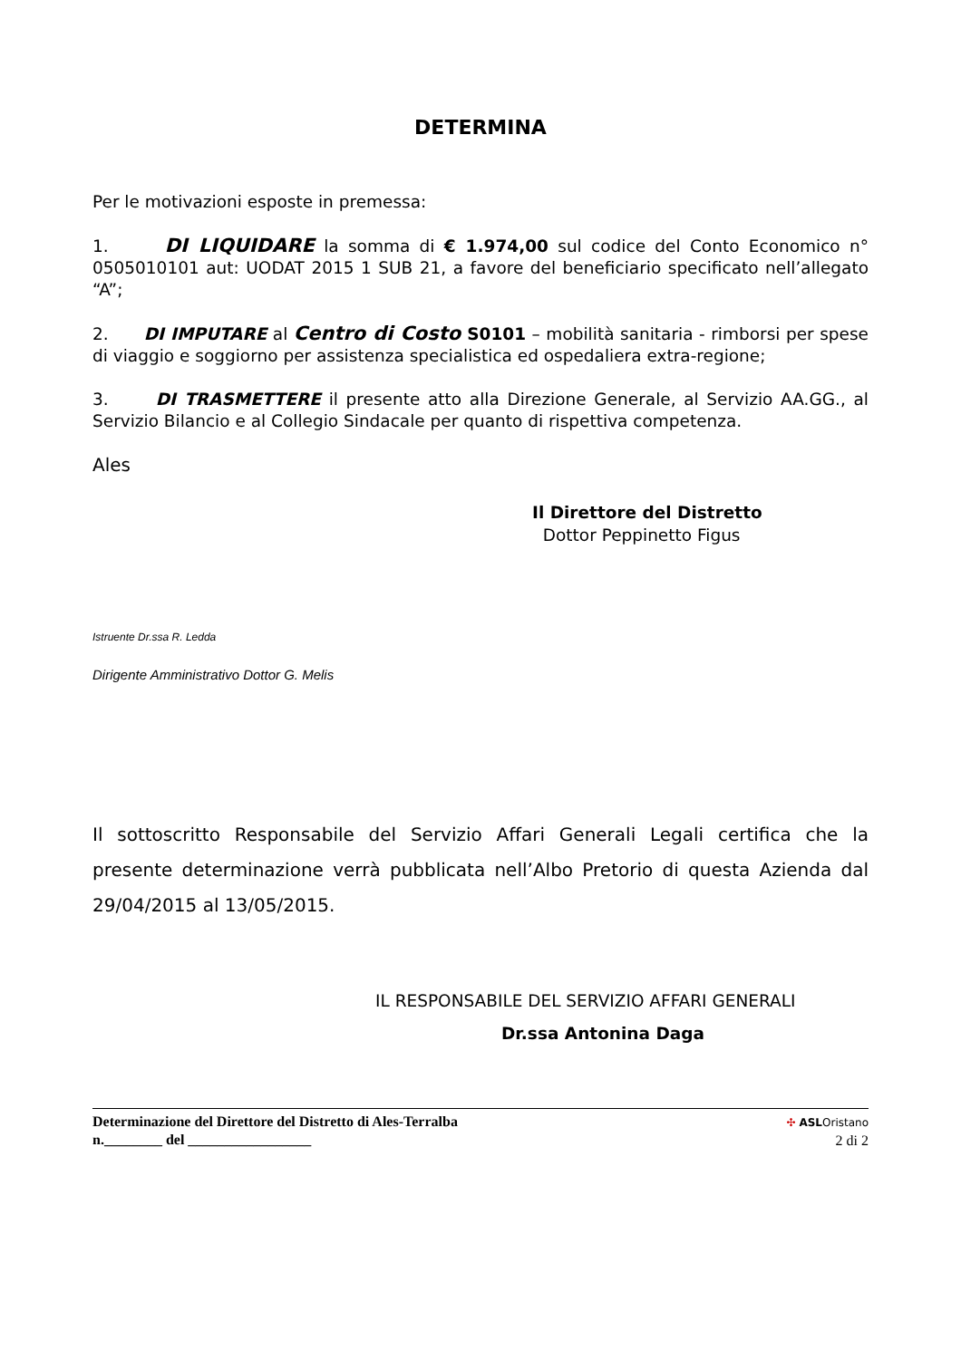DETERMINA
Per le motivazioni esposte in premessa:
1. DI LIQUIDARE la somma di € 1.974,00 sul codice del Conto Economico n° 0505010101 aut: UODAT 2015 1 SUB 21, a favore del beneficiario specificato nell’allegato “A”;
2. DI IMPUTARE al Centro di Costo S0101 – mobilità sanitaria - rimborsi per spese di viaggio e soggiorno per assistenza specialistica ed ospedaliera extra-regione;
3. DI TRASMETTERE il presente atto alla Direzione Generale, al Servizio AA.GG., al Servizio Bilancio e al Collegio Sindacale per quanto di rispettiva competenza.
Ales
Il Direttore del Distretto
Dottor Peppinetto Figus
Istruente Dr.ssa R. Ledda
Dirigente Amministrativo Dottor G. Melis
Il sottoscritto Responsabile del Servizio Affari Generali Legali certifica che la presente determinazione verrà pubblicata nell’Albo Pretorio di questa Azienda dal 29/04/2015 al 13/05/2015.
IL RESPONSABILE DEL SERVIZIO AFFARI GENERALI
Dr.ssa Antonina Daga
Determinazione del Direttore del Distretto di Ales-Terralba
n.________ del _________________
✣ ASLOristano
2 di 2